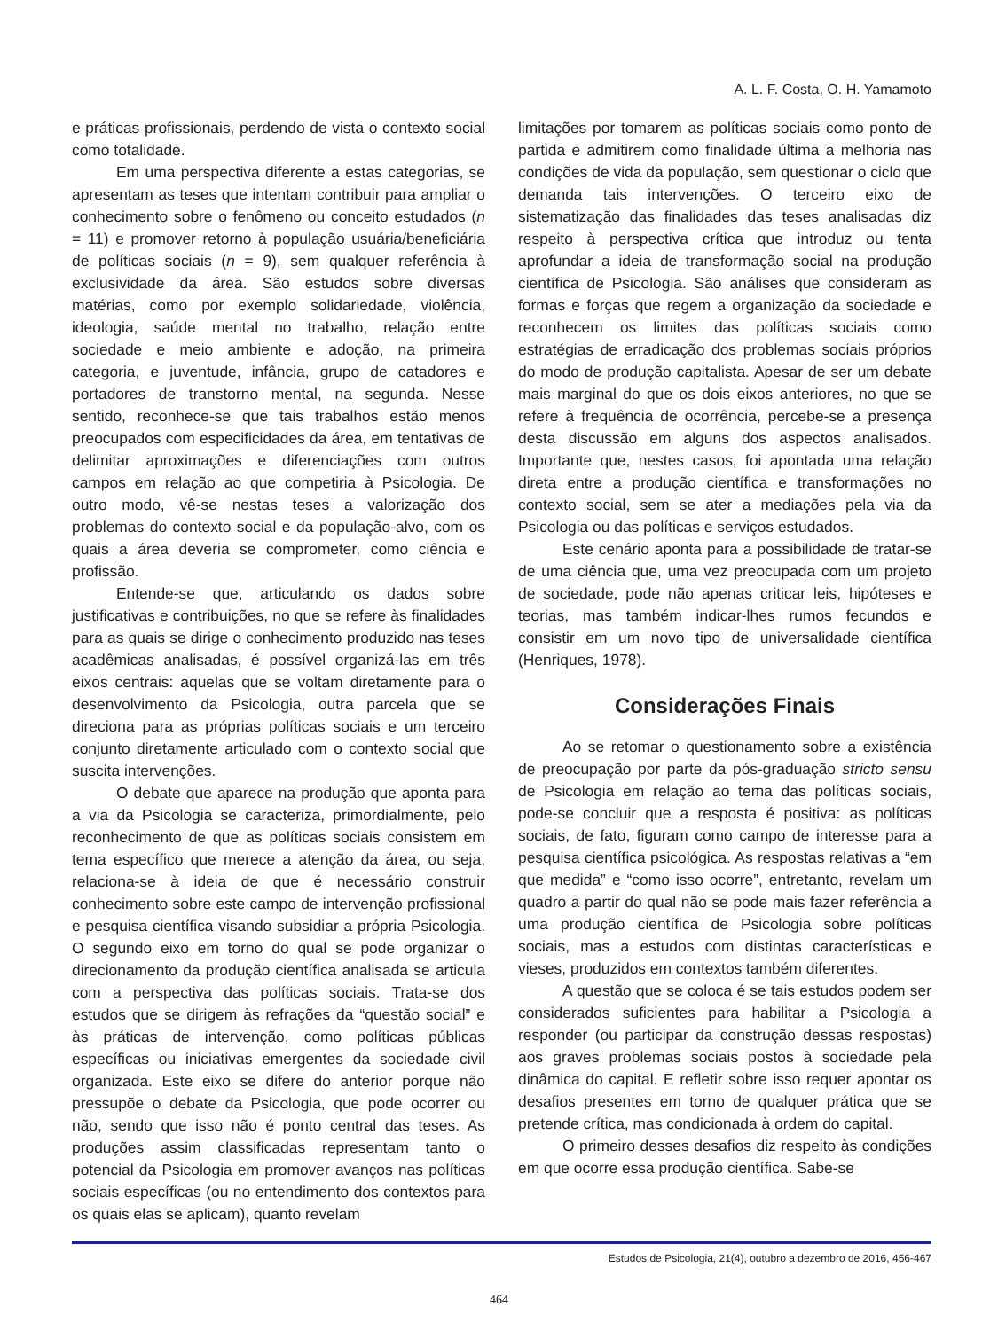A. L. F. Costa, O. H. Yamamoto
e práticas profissionais, perdendo de vista o contexto social como totalidade.
Em uma perspectiva diferente a estas categorias, se apresentam as teses que intentam contribuir para ampliar o conhecimento sobre o fenômeno ou conceito estudados (n = 11) e promover retorno à população usuária/beneficiária de políticas sociais (n = 9), sem qualquer referência à exclusividade da área. São estudos sobre diversas matérias, como por exemplo solidariedade, violência, ideologia, saúde mental no trabalho, relação entre sociedade e meio ambiente e adoção, na primeira categoria, e juventude, infância, grupo de catadores e portadores de transtorno mental, na segunda. Nesse sentido, reconhece-se que tais trabalhos estão menos preocupados com especificidades da área, em tentativas de delimitar aproximações e diferenciações com outros campos em relação ao que competiria à Psicologia. De outro modo, vê-se nestas teses a valorização dos problemas do contexto social e da população-alvo, com os quais a área deveria se comprometer, como ciência e profissão.
Entende-se que, articulando os dados sobre justificativas e contribuições, no que se refere às finalidades para as quais se dirige o conhecimento produzido nas teses acadêmicas analisadas, é possível organizá-las em três eixos centrais: aquelas que se voltam diretamente para o desenvolvimento da Psicologia, outra parcela que se direciona para as próprias políticas sociais e um terceiro conjunto diretamente articulado com o contexto social que suscita intervenções.
O debate que aparece na produção que aponta para a via da Psicologia se caracteriza, primordialmente, pelo reconhecimento de que as políticas sociais consistem em tema específico que merece a atenção da área, ou seja, relaciona-se à ideia de que é necessário construir conhecimento sobre este campo de intervenção profissional e pesquisa científica visando subsidiar a própria Psicologia. O segundo eixo em torno do qual se pode organizar o direcionamento da produção científica analisada se articula com a perspectiva das políticas sociais. Trata-se dos estudos que se dirigem às refrações da “questão social” e às práticas de intervenção, como políticas públicas específicas ou iniciativas emergentes da sociedade civil organizada. Este eixo se difere do anterior porque não pressupõe o debate da Psicologia, que pode ocorrer ou não, sendo que isso não é ponto central das teses. As produções assim classificadas representam tanto o potencial da Psicologia em promover avanços nas políticas sociais específicas (ou no entendimento dos contextos para os quais elas se aplicam), quanto revelam
limitações por tomarem as políticas sociais como ponto de partida e admitirem como finalidade última a melhoria nas condições de vida da população, sem questionar o ciclo que demanda tais intervenções. O terceiro eixo de sistematização das finalidades das teses analisadas diz respeito à perspectiva crítica que introduz ou tenta aprofundar a ideia de transformação social na produção científica de Psicologia. São análises que consideram as formas e forças que regem a organização da sociedade e reconhecem os limites das políticas sociais como estratégias de erradicação dos problemas sociais próprios do modo de produção capitalista. Apesar de ser um debate mais marginal do que os dois eixos anteriores, no que se refere à frequência de ocorrência, percebe-se a presença desta discussão em alguns dos aspectos analisados. Importante que, nestes casos, foi apontada uma relação direta entre a produção científica e transformações no contexto social, sem se ater a mediações pela via da Psicologia ou das políticas e serviços estudados.
Este cenário aponta para a possibilidade de tratar-se de uma ciência que, uma vez preocupada com um projeto de sociedade, pode não apenas criticar leis, hipóteses e teorias, mas também indicar-lhes rumos fecundos e consistir em um novo tipo de universalidade científica (Henriques, 1978).
Considerações Finais
Ao se retomar o questionamento sobre a existência de preocupação por parte da pós-graduação stricto sensu de Psicologia em relação ao tema das políticas sociais, pode-se concluir que a resposta é positiva: as políticas sociais, de fato, figuram como campo de interesse para a pesquisa científica psicológica. As respostas relativas a “em que medida” e “como isso ocorre”, entretanto, revelam um quadro a partir do qual não se pode mais fazer referência a uma produção científica de Psicologia sobre políticas sociais, mas a estudos com distintas características e vieses, produzidos em contextos também diferentes.
A questão que se coloca é se tais estudos podem ser considerados suficientes para habilitar a Psicologia a responder (ou participar da construção dessas respostas) aos graves problemas sociais postos à sociedade pela dinâmica do capital. E refletir sobre isso requer apontar os desafios presentes em torno de qualquer prática que se pretende crítica, mas condicionada à ordem do capital.
O primeiro desses desafios diz respeito às condições em que ocorre essa produção científica. Sabe-se
Estudos de Psicologia, 21(4), outubro a dezembro de 2016, 456-467
464